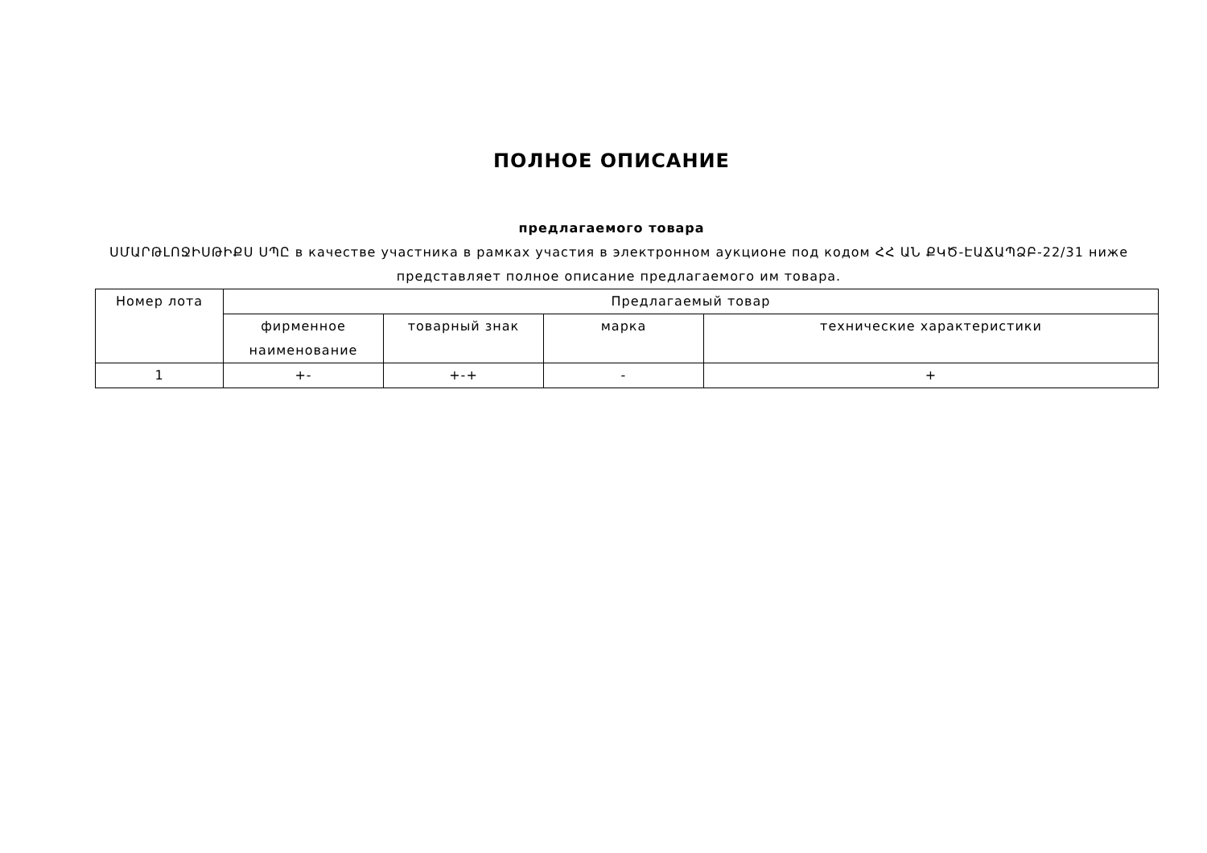ПОЛНОЕ ОПИСАНИЕ
предлагаемого товара
ՍՄԱՐԹԼՈՋԻՍԹԻՔՍ ՍՊԸ в качестве участника в рамках участия в электронном аукционе под кодом ՀՀ ԱՆ ՔԿԾ-ԷԱՃԱՊՁԲ-22/31 ниже представляет полное описание предлагаемого им товара.
| Номер лота | Предлагаемый товар | | | |
| --- | --- | --- | --- | --- |
| | фирменное наименование | товарный знак | марка | технические характеристики |
| 1 | +- | +-+ | - | + |